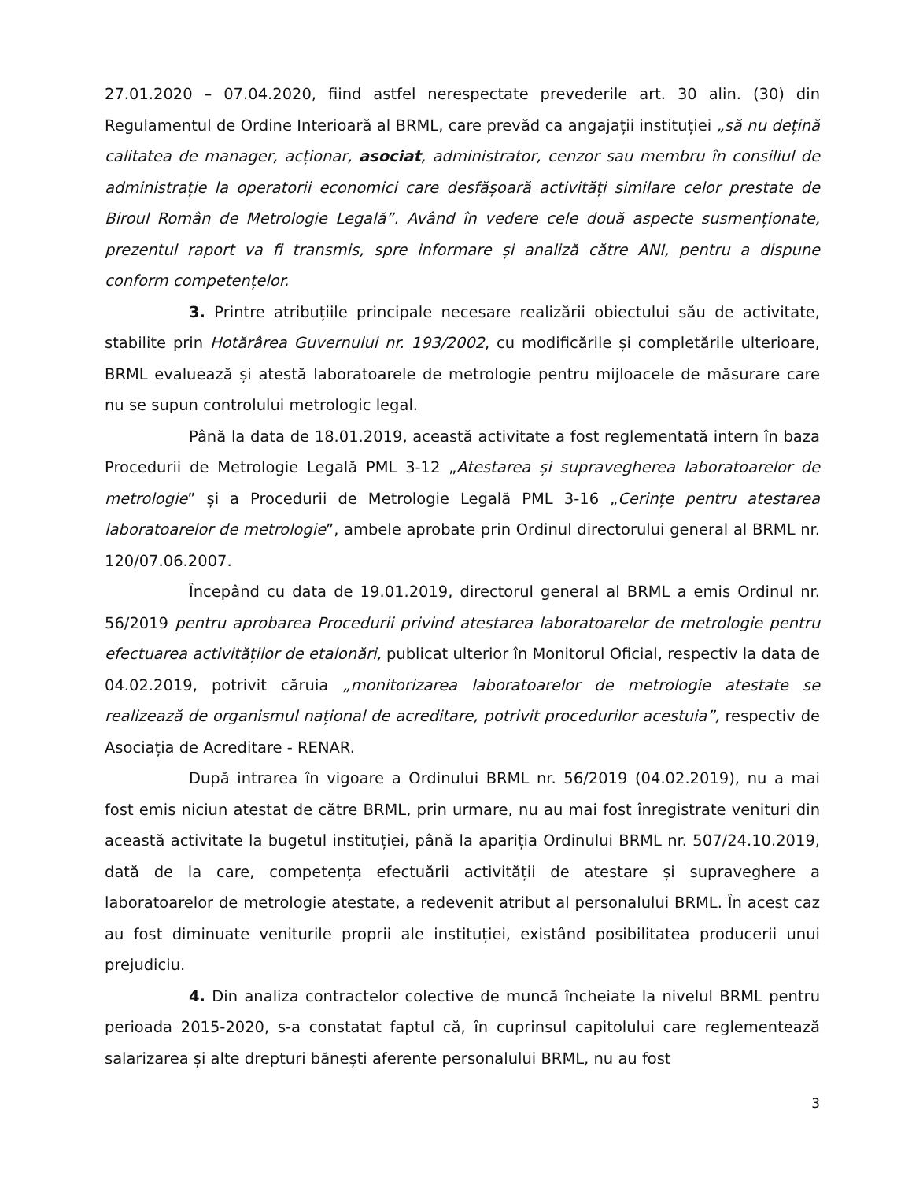27.01.2020 – 07.04.2020, fiind astfel nerespectate prevederile art. 30 alin. (30) din Regulamentul de Ordine Interioară al BRML, care prevăd ca angajații instituției „să nu dețină calitatea de manager, acționar, asociat, administrator, cenzor sau membru în consiliul de administrație la operatorii economici care desfășoară activități similare celor prestate de Biroul Român de Metrologie Legală”. Având în vedere cele două aspecte susmenționate, prezentul raport va fi transmis, spre informare și analiză către ANI, pentru a dispune conform competențelor.
3. Printre atribuțiile principale necesare realizării obiectului său de activitate, stabilite prin Hotărârea Guvernului nr. 193/2002, cu modificările și completările ulterioare, BRML evaluează și atestă laboratoarele de metrologie pentru mijloacele de măsurare care nu se supun controlului metrologic legal.
Până la data de 18.01.2019, această activitate a fost reglementată intern în baza Procedurii de Metrologie Legală PML 3-12 „Atestarea și supravegherea laboratoarelor de metrologie” și a Procedurii de Metrologie Legală PML 3-16 „Cerințe pentru atestarea laboratoarelor de metrologie”, ambele aprobate prin Ordinul directorului general al BRML nr. 120/07.06.2007.
Începând cu data de 19.01.2019, directorul general al BRML a emis Ordinul nr. 56/2019 pentru aprobarea Procedurii privind atestarea laboratoarelor de metrologie pentru efectuarea activităților de etalonări, publicat ulterior în Monitorul Oficial, respectiv la data de 04.02.2019, potrivit căruia „monitorizarea laboratoarelor de metrologie atestate se realizează de organismul național de acreditare, potrivit procedurilor acestuia”, respectiv de Asociația de Acreditare - RENAR.
După intrarea în vigoare a Ordinului BRML nr. 56/2019 (04.02.2019), nu a mai fost emis niciun atestat de către BRML, prin urmare, nu au mai fost înregistrate venituri din această activitate la bugetul instituției, până la apariția Ordinului BRML nr. 507/24.10.2019, dată de la care, competența efectuării activității de atestare și supraveghere a laboratoarelor de metrologie atestate, a redevenit atribut al personalului BRML. În acest caz au fost diminuate veniturile proprii ale instituției, existând posibilitatea producerii unui prejudiciu.
4. Din analiza contractelor colective de muncă încheiate la nivelul BRML pentru perioada 2015-2020, s-a constatat faptul că, în cuprinsul capitolului care reglementează salarizarea și alte drepturi bănești aferente personalului BRML, nu au fost
3